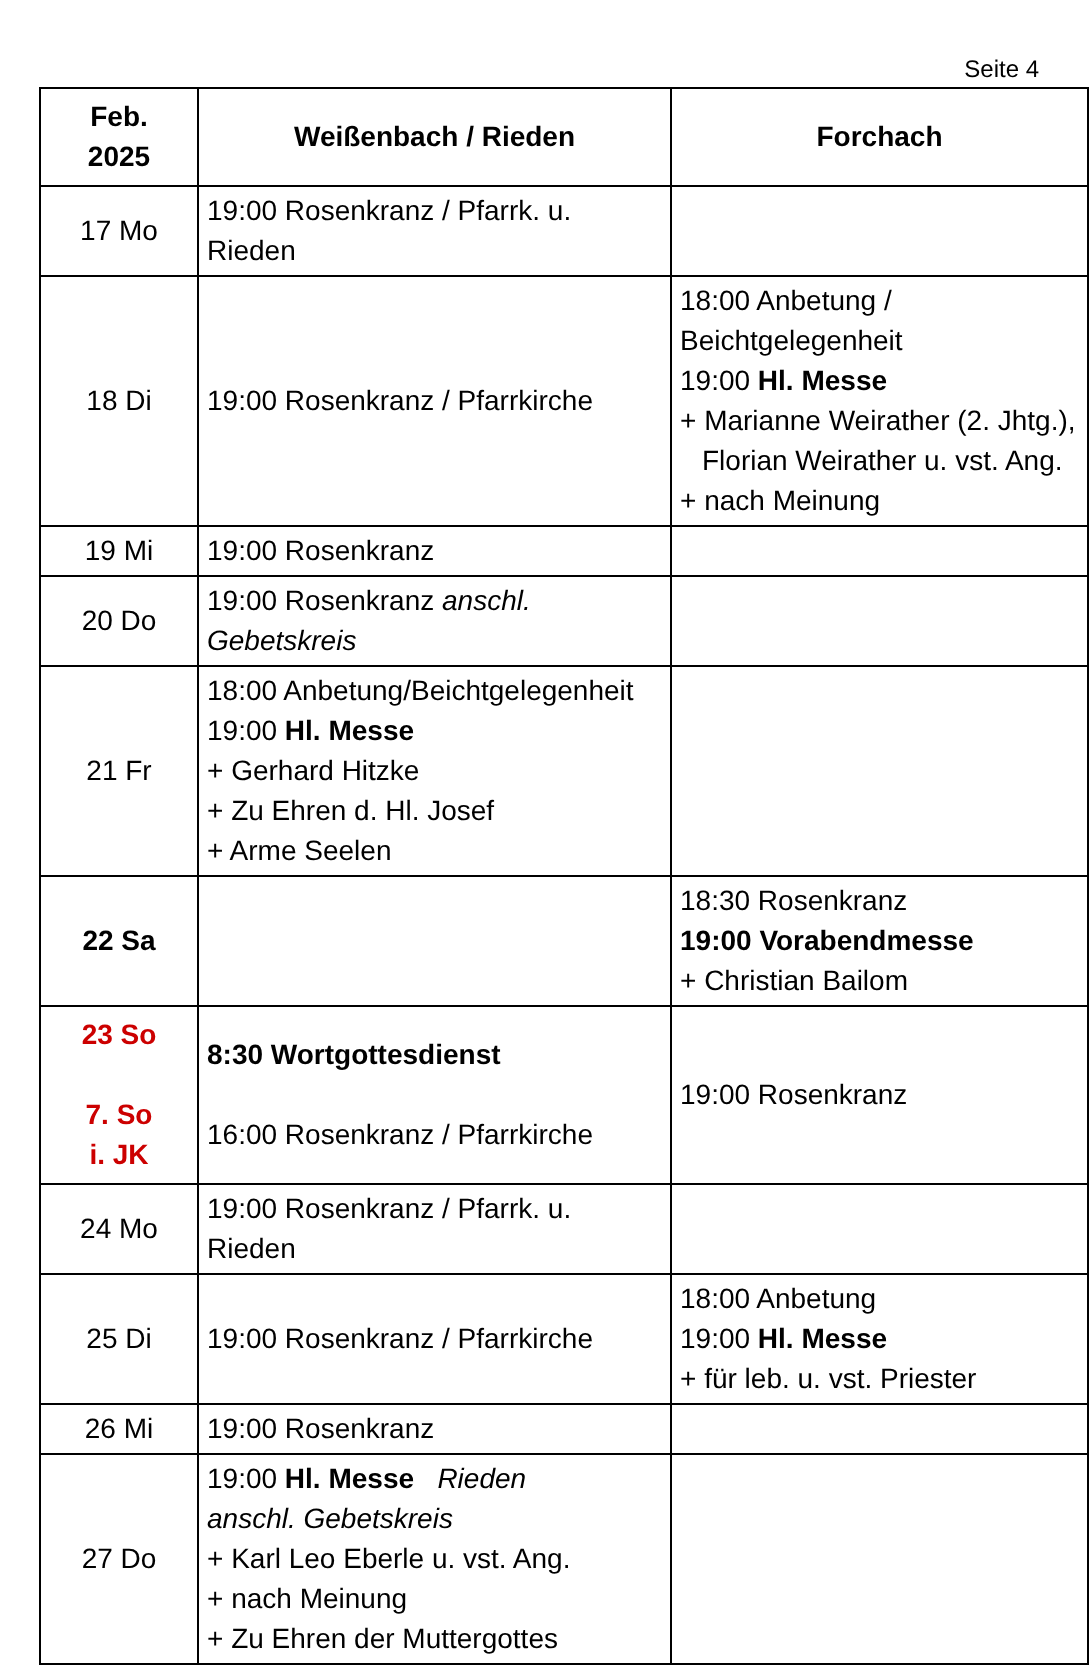Seite 4
| Feb. 2025 | Weißenbach / Rieden | Forchach |
| --- | --- | --- |
| 17 Mo | 19:00 Rosenkranz / Pfarrk. u. Rieden | |
| 18 Di | 19:00 Rosenkranz / Pfarrkirche | 18:00 Anbetung / Beichtgelegenheit 19:00 Hl. Messe + Marianne Weirather (2. Jhtg.), Florian Weirather u. vst. Ang. + nach Meinung |
| 19 Mi | 19:00 Rosenkranz | |
| 20 Do | 19:00 Rosenkranz anschl. Gebetskreis | |
| 21 Fr | 18:00 Anbetung/Beichtgelegenheit 19:00 Hl. Messe + Gerhard Hitzke + Zu Ehren d. Hl. Josef + Arme Seelen | |
| 22 Sa | | 18:30 Rosenkranz 19:00 Vorabendmesse + Christian Bailom |
| 23 So 7. So i. JK | 8:30 Wortgottesdienst 16:00 Rosenkranz / Pfarrkirche | 19:00 Rosenkranz |
| 24 Mo | 19:00 Rosenkranz / Pfarrk. u. Rieden | |
| 25 Di | 19:00 Rosenkranz / Pfarrkirche | 18:00 Anbetung 19:00 Hl. Messe + für leb. u. vst. Priester |
| 26 Mi | 19:00 Rosenkranz | |
| 27 Do | 19:00 Hl. Messe Rieden anschl. Gebetskreis + Karl Leo Eberle u. vst. Ang. + nach Meinung + Zu Ehren der Muttergottes | |